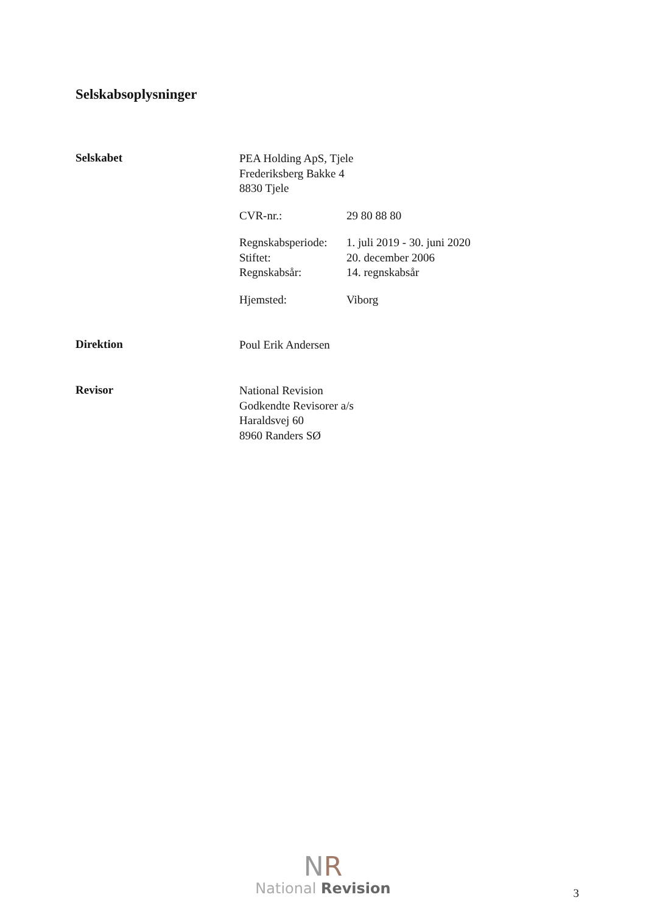Selskabsoplysninger
Selskabet
PEA Holding ApS, Tjele
Frederiksberg Bakke 4
8830 Tjele
CVR-nr.: 29 80 88 80
Regnskabsperiode: 1. juli 2019 - 30. juni 2020
Stiftet: 20. december 2006
Regnskabsår: 14. regnskabsår
Hjemsted: Viborg
Direktion
Poul Erik Andersen
Revisor
National Revision
Godkendte Revisorer a/s
Haraldsvej 60
8960 Randers SØ
NR
National Revision
3